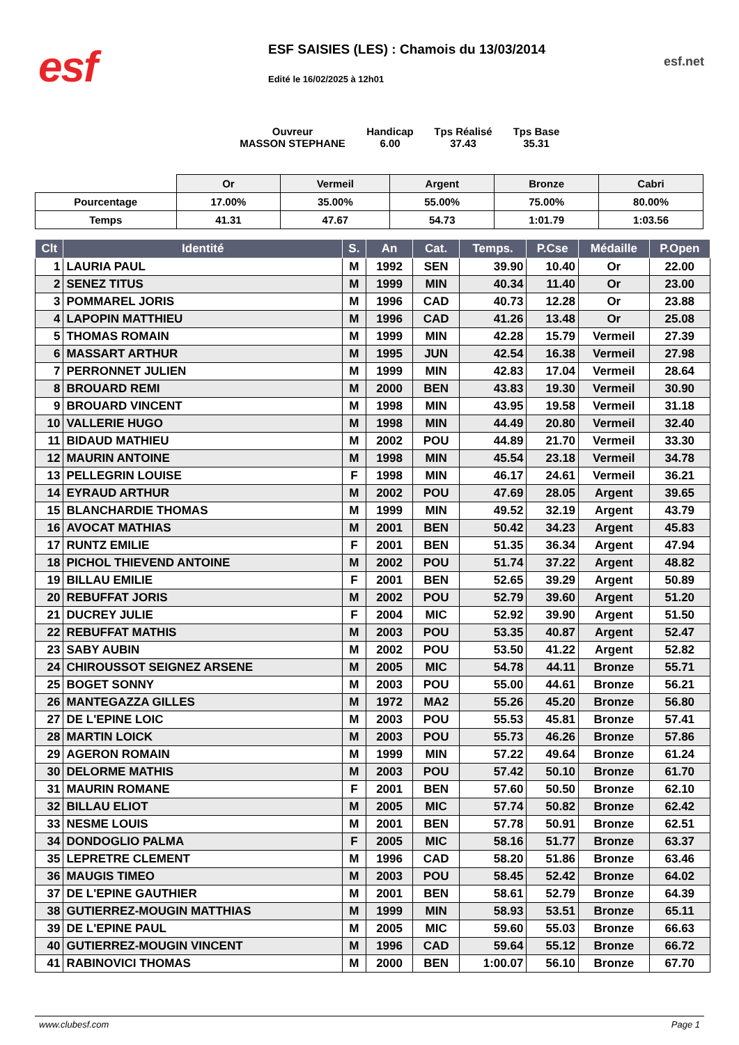esf
ESF SAISIES (LES) : Chamois du 13/03/2014
Edité le 16/02/2025 à 12h01
esf.net
Ouvreur
MASSON STEPHANE
Handicap
6.00
Tps Réalisé
37.43
Tps Base
35.31
| | Or | Vermeil | Argent | Bronze | Cabri |
| Pourcentage | 17.00% | 35.00% | 55.00% | 75.00% | 80.00% |
| Temps | 41.31 | 47.67 | 54.73 | 1:01.79 | 1:03.56 |
| Clt | Identité | S. | An | Cat. | Temps. | P.Cse | Médaille | P.Open |
| --- | --- | --- | --- | --- | --- | --- | --- | --- |
| 1 | LAURIA PAUL | M | 1992 | SEN | 39.90 | 10.40 | Or | 22.00 |
| 2 | SENEZ TITUS | M | 1999 | MIN | 40.34 | 11.40 | Or | 23.00 |
| 3 | POMMAREL JORIS | M | 1996 | CAD | 40.73 | 12.28 | Or | 23.88 |
| 4 | LAPOPIN MATTHIEU | M | 1996 | CAD | 41.26 | 13.48 | Or | 25.08 |
| 5 | THOMAS ROMAIN | M | 1999 | MIN | 42.28 | 15.79 | Vermeil | 27.39 |
| 6 | MASSART ARTHUR | M | 1995 | JUN | 42.54 | 16.38 | Vermeil | 27.98 |
| 7 | PERRONNET JULIEN | M | 1999 | MIN | 42.83 | 17.04 | Vermeil | 28.64 |
| 8 | BROUARD REMI | M | 2000 | BEN | 43.83 | 19.30 | Vermeil | 30.90 |
| 9 | BROUARD VINCENT | M | 1998 | MIN | 43.95 | 19.58 | Vermeil | 31.18 |
| 10 | VALLERIE HUGO | M | 1998 | MIN | 44.49 | 20.80 | Vermeil | 32.40 |
| 11 | BIDAUD MATHIEU | M | 2002 | POU | 44.89 | 21.70 | Vermeil | 33.30 |
| 12 | MAURIN ANTOINE | M | 1998 | MIN | 45.54 | 23.18 | Vermeil | 34.78 |
| 13 | PELLEGRIN LOUISE | F | 1998 | MIN | 46.17 | 24.61 | Vermeil | 36.21 |
| 14 | EYRAUD ARTHUR | M | 2002 | POU | 47.69 | 28.05 | Argent | 39.65 |
| 15 | BLANCHARDIE THOMAS | M | 1999 | MIN | 49.52 | 32.19 | Argent | 43.79 |
| 16 | AVOCAT MATHIAS | M | 2001 | BEN | 50.42 | 34.23 | Argent | 45.83 |
| 17 | RUNTZ EMILIE | F | 2001 | BEN | 51.35 | 36.34 | Argent | 47.94 |
| 18 | PICHOL THIEVEND ANTOINE | M | 2002 | POU | 51.74 | 37.22 | Argent | 48.82 |
| 19 | BILLAU EMILIE | F | 2001 | BEN | 52.65 | 39.29 | Argent | 50.89 |
| 20 | REBUFFAT JORIS | M | 2002 | POU | 52.79 | 39.60 | Argent | 51.20 |
| 21 | DUCREY JULIE | F | 2004 | MIC | 52.92 | 39.90 | Argent | 51.50 |
| 22 | REBUFFAT MATHIS | M | 2003 | POU | 53.35 | 40.87 | Argent | 52.47 |
| 23 | SABY AUBIN | M | 2002 | POU | 53.50 | 41.22 | Argent | 52.82 |
| 24 | CHIROUSSOT SEIGNEZ ARSENE | M | 2005 | MIC | 54.78 | 44.11 | Bronze | 55.71 |
| 25 | BOGET SONNY | M | 2003 | POU | 55.00 | 44.61 | Bronze | 56.21 |
| 26 | MANTEGAZZA GILLES | M | 1972 | MA2 | 55.26 | 45.20 | Bronze | 56.80 |
| 27 | DE L'EPINE LOIC | M | 2003 | POU | 55.53 | 45.81 | Bronze | 57.41 |
| 28 | MARTIN LOICK | M | 2003 | POU | 55.73 | 46.26 | Bronze | 57.86 |
| 29 | AGERON ROMAIN | M | 1999 | MIN | 57.22 | 49.64 | Bronze | 61.24 |
| 30 | DELORME MATHIS | M | 2003 | POU | 57.42 | 50.10 | Bronze | 61.70 |
| 31 | MAURIN ROMANE | F | 2001 | BEN | 57.60 | 50.50 | Bronze | 62.10 |
| 32 | BILLAU ELIOT | M | 2005 | MIC | 57.74 | 50.82 | Bronze | 62.42 |
| 33 | NESME LOUIS | M | 2001 | BEN | 57.78 | 50.91 | Bronze | 62.51 |
| 34 | DONDOGLIO PALMA | F | 2005 | MIC | 58.16 | 51.77 | Bronze | 63.37 |
| 35 | LEPRETRE CLEMENT | M | 1996 | CAD | 58.20 | 51.86 | Bronze | 63.46 |
| 36 | MAUGIS TIMEO | M | 2003 | POU | 58.45 | 52.42 | Bronze | 64.02 |
| 37 | DE L'EPINE GAUTHIER | M | 2001 | BEN | 58.61 | 52.79 | Bronze | 64.39 |
| 38 | GUTIERREZ-MOUGIN MATTHIAS | M | 1999 | MIN | 58.93 | 53.51 | Bronze | 65.11 |
| 39 | DE L'EPINE PAUL | M | 2005 | MIC | 59.60 | 55.03 | Bronze | 66.63 |
| 40 | GUTIERREZ-MOUGIN VINCENT | M | 1996 | CAD | 59.64 | 55.12 | Bronze | 66.72 |
| 41 | RABINOVICI THOMAS | M | 2000 | BEN | 1:00.07 | 56.10 | Bronze | 67.70 |
www.clubesf.com Page 1